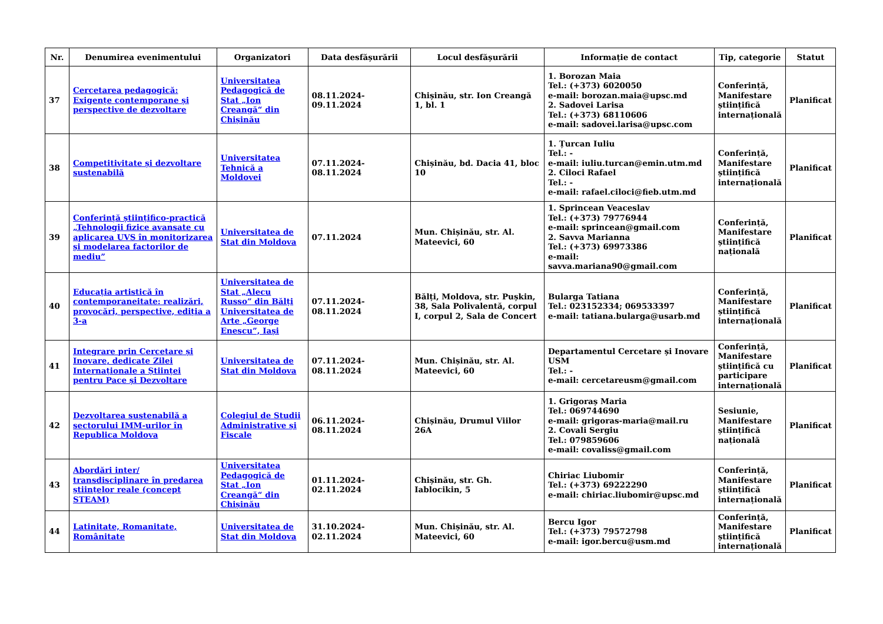| Nr. | Denumirea evenimentului | Organizatori | Data desfășurării | Locul desfășurării | Informație de contact | Tip, categorie | Statut |
| --- | --- | --- | --- | --- | --- | --- | --- |
| 37 | Cercetarea pedagogică: Exigențe contemporane și perspective de dezvoltare | Universitatea Pedagogică de Stat „Ion Creangă“ din Chișinău | 08.11.2024-09.11.2024 | Chișinău, str. Ion Creangă 1, bl. 1 | 1. Borozan Maia Tel.: (+373) 6020050 e-mail: borozan.maia@upsc.md 2. Sadovei Larisa Tel.: (+373) 68110606 e-mail: sadovei.larisa@upsc.com | Conferință, Manifestare științifică internațională | Planificat |
| 38 | Competitivitate și dezvoltare sustenabilă | Universitatea Tehnică a Moldovei | 07.11.2024-08.11.2024 | Chișinău, bd. Dacia 41, bloc 10 | 1. Țurcan Iuliu Tel.: - e-mail: iuliu.turcan@emin.utm.md 2. Ciloci Rafael Tel.: - e-mail: rafael.ciloci@fieb.utm.md | Conferință, Manifestare științifică internațională | Planificat |
| 39 | Conferință științifico-practică „Tehnologii fizice avansate cu aplicarea UVS în monitorizarea și modelarea factorilor de mediu” | Universitatea de Stat din Moldova | 07.11.2024 | Mun. Chișinău, str. Al. Mateevici, 60 | 1. Sprincean Veaceslav Tel.: (+373) 79776944 e-mail: sprincean@gmail.com 2. Savva Marianna Tel.: (+373) 69973386 e-mail: savva.mariana90@gmail.com | Conferință, Manifestare științifică națională | Planificat |
| 40 | Educația artistică în contemporaneitate: realizări, provocări, perspective, ediția a 3-a | Universitatea de Stat „Alecu Russo” din Bălți Universitatea de Arte „George Enescu”, Iași | 07.11.2024-08.11.2024 | Bălți, Moldova, str. Pușkin, 38, Sala Polivalentă, corpul I, corpul 2, Sala de Concert | Bularga Tatiana Tel.: 023152334; 069533397 e-mail: tatiana.bularga@usarb.md | Conferință, Manifestare științifică internațională | Planificat |
| 41 | Integrare prin Cercetare și Inovare, dedicate Zilei Internaționale a Științei pentru Pace și Dezvoltare | Universitatea de Stat din Moldova | 07.11.2024-08.11.2024 | Mun. Chișinău, str. Al. Mateevici, 60 | Departamentul Cercetare și Inovare USM Tel.: - e-mail: cercetareusm@gmail.com | Conferință, Manifestare științifică cu participare internațională | Planificat |
| 42 | Dezvoltarea sustenabilă a sectorului IMM-urilor în Republica Moldova | Colegiul de Studii Administrative și Fiscale | 06.11.2024-08.11.2024 | Chișinău, Drumul Viilor 26A | 1. Grigoraș Maria Tel.: 069744690 e-mail: grigoras-maria@mail.ru 2. Covali Sergiu Tel.: 079859606 e-mail: covaliss@gmail.com | Sesiunie, Manifestare științifică națională | Planificat |
| 43 | Abordări inter/ transdisciplinare în predarea științelor reale (concept STEAM) | Universitatea Pedagogică de Stat „Ion Creangă“ din Chișinău | 01.11.2024-02.11.2024 | Chișinău, str. Gh. Iablocikin, 5 | Chiriac Liubomir Tel.: (+373) 69222290 e-mail: chiriac.liubomir@upsc.md | Conferință, Manifestare științifică internațională | Planificat |
| 44 | Latinitate, Romanitate, Românitate | Universitatea de Stat din Moldova | 31.10.2024-02.11.2024 | Mun. Chișinău, str. Al. Mateevici, 60 | Bercu Igor Tel.: (+373) 79572798 e-mail: igor.bercu@usm.md | Conferință, Manifestare științifică internațională | Planificat |